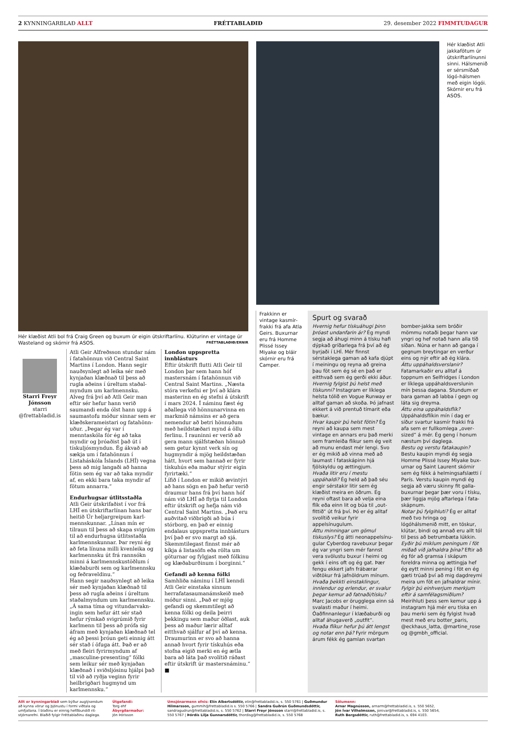2 KYNNINGARBLAÐ ALLT FRÉTTABLAÐIÐ 29. desember 2022 FIMMTUDAGUR
Hér klæðist Atli bol frá Craig Green og buxum úr eigin útskriftarlínu. Klúturinn er vintage úr Wasteland og skórnir frá ASOS. FRÉTTABLAÐIÐ/ERNIR
Hér klæðist Atli jakkafötum úr útskriftar­línunni sinni. Hálsmenið er sérsmíðað lógó-hálsmen með eigin lógói. Skórnir eru frá ASOS.
Starri Freyr Jónsson
starri
@frettabladid.is
Atli Geir Alfreðsson stundar nám í fatahönnun við Central Saint Martins í London. Hann segir nauðsynlegt að leika sér með kynjaðan klæðnað til þess að rugla aðeins í úreltum staðal­myndum um karlmennsku.
Alveg frá því að Atli Geir man eftir sér hefur hann verið saumandi enda ólst hann upp á saumastofu móður sinnar sem er klæðskerameistari og fatahönn­uður. „Þegar ég var í menntaskóla fór ég að taka myndir og þróaðist það út í tískuljósmyndun. Ég ákvað að sækja um í fatahönnun í Listaháskóla Íslands (LHÍ) vegna þess að mig langaði að hanna fötin sem ég var að taka myndir af, en ekki bara taka myndir af fötum annarra.“
Endurhugsar útlitsstaðla
Atli Geir útskrifaðist í vor frá LHÍ en útskriftarlínan hans bar heitið Úr heljargreipum karl­mennskunnar. „Línan mín er tilraun til þess að skapa svigrúm til að endurhugsa útlitsstaðla karlmennskunnar. Þar reyni ég að feta línuna milli kvenleika og karlmennsku út frá rannsókn minni á karlmennskustöðlum í klæðaburði sem og karlmennsku og feðraveldinu.“
Hann segir nauðsynlegt að leika sér með kynjaðan klæðnað til þess að rugla aðeins í úreltum staðalmyndum um karlmennsku. „Á sama tíma og vitundarvakn­ingin sem hefur átt sér stað hefur rýmkað svigrúmið fyrir karl­menn til þess að prófa sig áfram með kynjaðan klæðnað tel ég að þessi þróun geti einnig átt sér stað í öfuga átt. Það er að með fleiri fyrirmyndum af „masculine-pre­senting“ fólki sem leikur sér með kynjaðan klæðnað í sviðsljósinu hjálpi það til við að ryðja veginn fyrir heilbrigðari hugmynd um karlmennsku.“
London uppspretta innblásturs
Eftir útskrift flutti Atli Geir til London þar sem hann hóf masters­nám í fatahönnun við Central Saint Martins. „Næsta stóra verkefni er því að klára masterinn en ég stefni á útskrift í mars 2024. Í náminu fæst ég aðallega við hönnunarvinna en markmið námsins er að gera nemendur að betri hönnuðum með heildstæðari mynd á öllu ferlinu. Í rauninni er verið að gera mann sjálfstæðan hönnuð sem getur kynnt verk sín og hugmyndir á mjög heildstæðan hátt, hvort sem hannað er fyrir tísku­hús eða maður stýrir eigin fyrirtæki.“
Lífið í London er mikið ævintýri að hans sögn en það hefur verið draumur hans frá því hann hóf nám við LHÍ að flytja til London eftir útskrift og hefja nám við Central Saint Martins. „Það eru auðvitað viðbrigði að búa í stórborg, en það er einn­ig endalaus uppspretta innblásturs því það er svo margt að sjá. Skemmti­legast finnst mér að kíkja á listasöfn eða rölta um göt­urnar og fylgjast með fólkinu og klæðaburðinum í borginni.“
Gefandi að kenna fólki
Samhliða náminu í LHÍ kenndi Atli Geir einstaka sinnum herrafatasauma­námskeið með móður sinni. „Það er mjög gefandi og skemmtilegt að kenna fólki og deila þeirri þekkingu sem maður öðlast, auk þess að maður lærir alltaf eitthvað sjálfur af því að kenna. Draumurinn er svo að hanna annað hvort fyrir tískuhús eða stofna eigið merki en ég ætla bara að láta það svolítið ráðast eftir útskrift úr masters­náminu.“ ■
Frakkinn er vintage kasmír­frakki frá afa Atla Geirs. Buxurnar eru frá Homme Plissé Issey Miyake og bláir skórnir eru frá Camper.
Spurt og svarað
Hvernig hefur tískuáhugi þinn þróast undanfarin ár? Ég myndi segja að áhugi minn á tísku hafi dýpkað gríðarlega frá því að ég byrjaði í LHÍ. Mér finnst sérstaklega gaman að kafa djúpt í meiningu og reyna að greina þau föt sem ég sé en það er eitthvað sem ég gerði ekki áður.
Hvernig fylgist þú helst með tískunni? Instagram er líklega helsta tólið en Vogue Runway er alltaf gaman að skoða. Þó jafnast ekkert á við prentuð tímarit eða bækur.
Hvar kaupir þú helst fötin? Ég reyni að kaupa sem mest vintage en annars eru það merki sem framleiða flíkur sem ég veit að munu endast mér lengi. Svo er ég mikið að vinna með að laumast í fataskápinn hjá fjölskyldu og ættingjum.
Hvaða litir eru í mestu uppáhaldi? Ég held að það séu engir sérstakir litir sem ég klæðist meira en öðrum. Ég reyni oftast bara að velja eina flík eða einn lit og búa til „out­fittið“ út frá því. Þó er ég alltaf svolítið veikur fyrir appelsínugulum.
Áttu minningar um gömul tískuslys? Ég átti neonappelsínu­gular Cyberdog rave­buxur þegar ég var yngri sem mér fannst vera svölustu buxur í heimi og gekk í eins oft og ég gat. Þær fengu ekkert jafn frá­bærar viðtökur frá jafnöldrum mínum.
Hvaða þekkti einstaklingur, innlendur og erlendur, er svalur þegar kemur að fatnaði/tísku? Marc Jacobs er örugglega einn sá svalasti maður í heimi. Óaðfinnanlegur í klæðaburði og alltaf áhugaverð „outfit“.
Hvaða flíkur hefur þú átt lengst og notar enn þá? Fyrir mörgum árum fékk ég gamlan svartan bomber-jakka sem bróðir mömmu notaði þegar hann var yngri og hef notað hann alla tíð síðan. Núna er hann að ganga í gegnum breytingar en verður eins og nýr eftir að ég klára.
Áttu uppáhaldsverslanir? Fatamarkaðir eru alltaf á toppnum en Selfridges í London er líklega uppáhaldsverslunin mín þessa dagana. Stundum er bara gaman að labba í gegn og láta sig dreyma.
Áttu eina uppáhaldsflík? Uppáhaldsflíkin mín í dag er síður svartur kasmír frakki frá afa sem er fullkomlega „over­sized“ á mér. Ég geng í honum næstum því daglega.
Bestu og verstu fatakaupin? Bestu kaupin myndi ég segja Homme Plissé Issey Miyake bux­urnar og Saint Laurent skórnir sem ég fékk á helmingsafslætti í París. Verstu kaupin myndi ég segja að væru skinny fit galla­buxurnar þegar þær voru í tísku, þær liggja mjög aftarlega í fata­skápnum.
Notar þú fylgihluti? Ég er alltaf með tvo hringa og lógóhálsmenið mitt, en töskur, klútar, bindi og annað eru allt tól til þess að betrumbæta lúkkin.
Eyðir þú miklum peningum í föt miðað við jafnaldra þína? Eftir að ég fór að gramsa í skápum foreldra minna og ætt­ingja hef ég eytt minni pening í föt en ég gæti trúað því að mig dagdreymi meira um föt en jafnaldrar mínir.
Fylgir þú einhverjum merkjum eftir á samfélagsmiðlum? Meirihluti þess sem kemur upp á instagram hjá mér eru tíska en þau merki sem ég fylgist hvað mest með eru botter_paris, @eckhaus_latta, @martine_rose og @gmbh_of­ficial.
Allt er kynningarblað sem býður auglýsendum að kynna vörur og þjónustu í formi viðtala og umfjallana. Í blaðinu er einnig hefðbundið rit­stjórnarefni. Blaðið fylgir Fréttablaðinu daglega.
Útgefandi:
Torg ehf
Ábyrgðarmaður:
Jón Þórisson
Umsjónarmenn efnis: Elín Albertsdóttir, elin@frettabladid.is, s. 550 5761 | Guðmundur Hilmarsson, gummih@frettabladid.is s. 550 5766 | Sandra Guðrún Guðmundsdóttir, sandragudrun@frettabladid.is, s. 550 5762 | Starri Freyr Jónsson starri@frettabladid.is, s. 550 5767 | Þórdís Lilja Gunnarsdóttir, thordisg@frettabladid.is, s. 550 5768
Sölumenn:
Arnar Magnússon, arnarm@frettabladid.is, s. 550 5652,
Jón Ívar Vilhelmsson, jonivar@frettabladid.is, s. 550 5654,
Ruth Bergsdóttir, ruth@frettabladid.is, s. 694 4103.